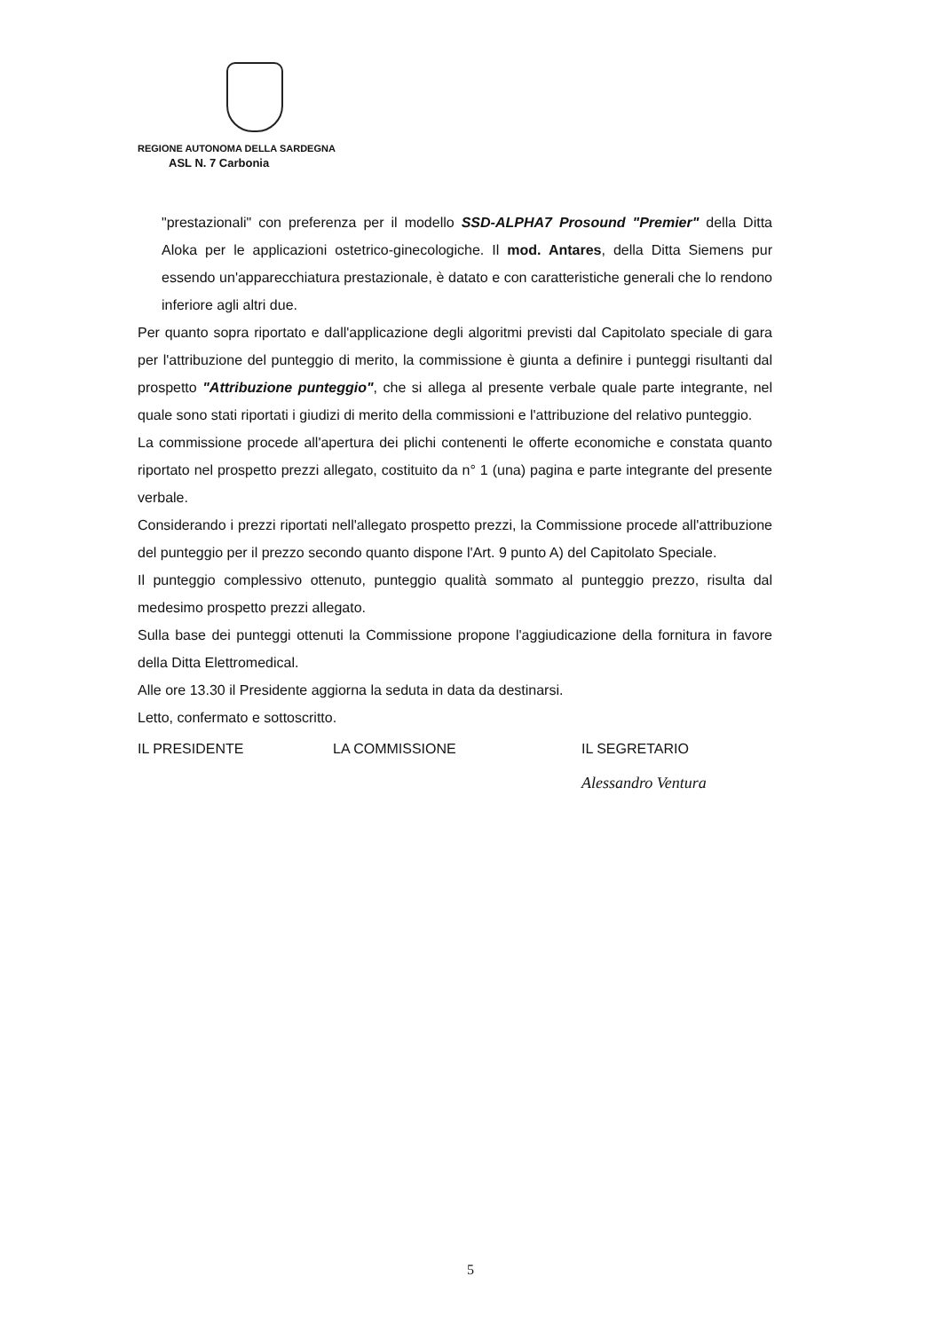REGIONE AUTONOMA DELLA SARDEGNA
ASL N. 7 Carbonia
"prestazionali" con preferenza per il modello SSD-ALPHA7 Prosound "Premier" della Ditta Aloka per le applicazioni ostetrico-ginecologiche. Il mod. Antares, della Ditta Siemens pur essendo un'apparecchiatura prestazionale, è datato e con caratteristiche generali che lo rendono inferiore agli altri due.
Per quanto sopra riportato e dall'applicazione degli algoritmi previsti dal Capitolato speciale di gara per l'attribuzione del punteggio di merito, la commissione è giunta a definire i punteggi risultanti dal prospetto "Attribuzione punteggio", che si allega al presente verbale quale parte integrante, nel quale sono stati riportati i giudizi di merito della commissioni e l'attribuzione del relativo punteggio.
La commissione procede all'apertura dei plichi contenenti le offerte economiche e constata quanto riportato nel prospetto prezzi allegato, costituito da n° 1 (una) pagina e parte integrante del presente verbale.
Considerando i prezzi riportati nell'allegato prospetto prezzi, la Commissione procede all'attribuzione del punteggio per il prezzo secondo quanto dispone l'Art. 9 punto A) del Capitolato Speciale.
Il punteggio complessivo ottenuto, punteggio qualità sommato al punteggio prezzo, risulta dal medesimo prospetto prezzi allegato.
Sulla base dei punteggi ottenuti la Commissione propone l'aggiudicazione della fornitura in favore della Ditta Elettromedical.
Alle ore 13.30 il Presidente aggiorna la seduta in data da destinarsi.
Letto, confermato e sottoscritto.
IL PRESIDENTE LA COMMISSIONE IL SEGRETARIO
Alessandro Ventura
5